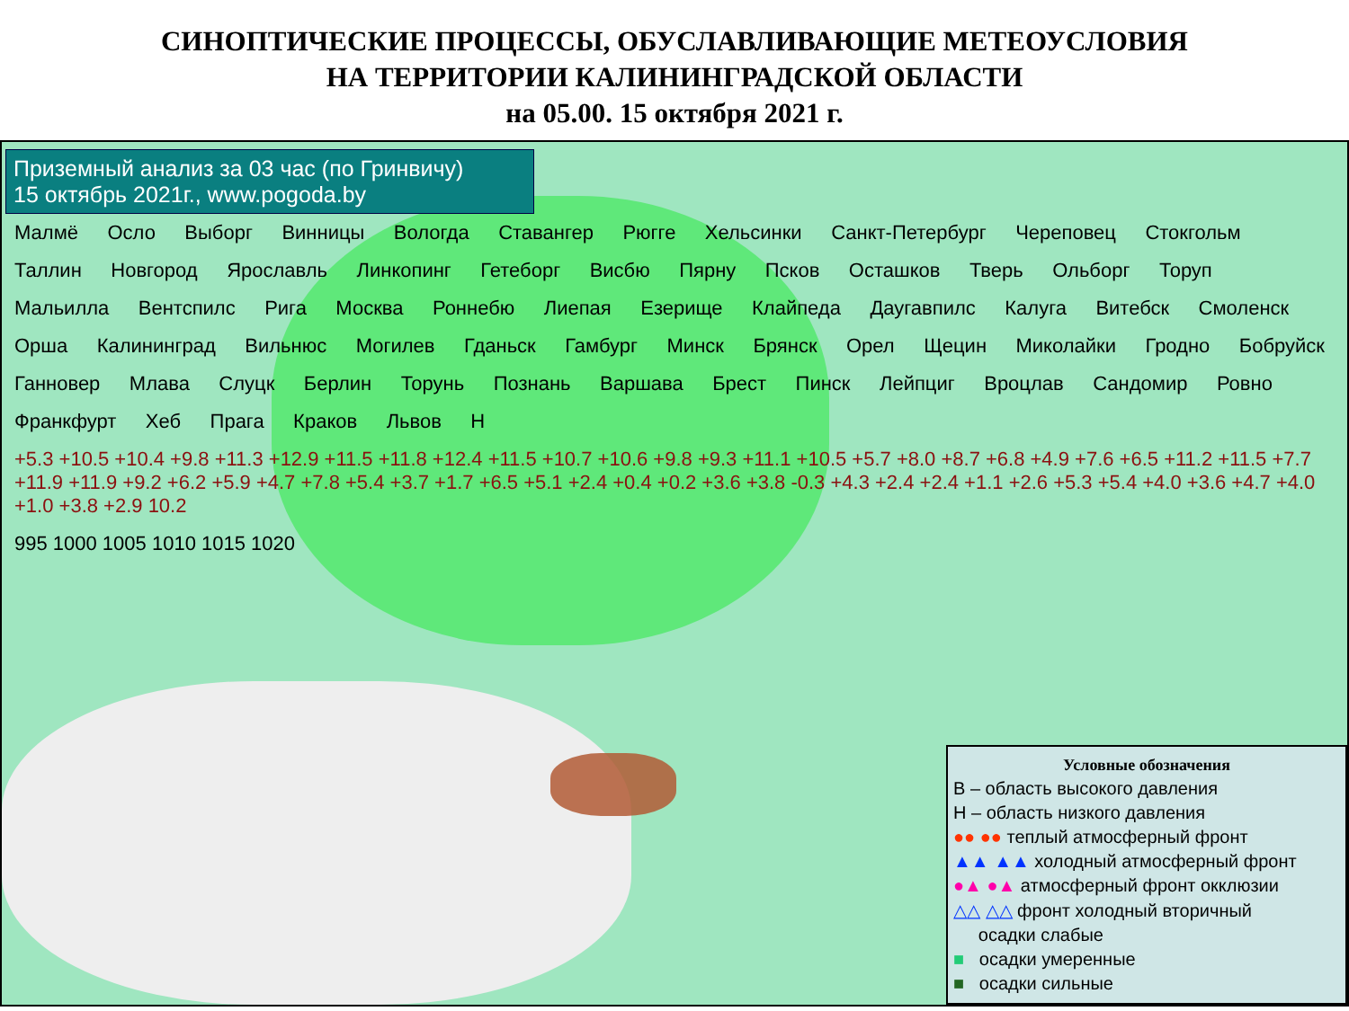СИНОПТИЧЕСКИЕ ПРОЦЕССЫ, ОБУСЛАВЛИВАЮЩИЕ МЕТЕОУСЛОВИЯ
НА ТЕРРИТОРИИ КАЛИНИНГРАДСКОЙ ОБЛАСТИ
на 05.00. 15 октября 2021 г.
Приземный анализ за 03 час (по Гринвичу)
15 октябрь 2021г., www.pogoda.by
Малмё Осло Выборг Винницы Вологда Ставангер Рюгге Хельсинки Санкт-Петербург Череповец Стокгольм Таллин Новгород Ярославль Линкопинг Гетеборг Висбю Пярну Псков Осташков Тверь Ольборг Торуп Мальилла Вентспилс Рига Москва Роннебю Лиепая Езерище Клайпеда Даугавпилс Калуга Витебск Смоленск Орша Калининград Вильнюс Могилев Гданьск Гамбург Минск Брянск Орел Щецин Миколайки Гродно Бобруйск Ганновер Млава Слуцк Берлин Торунь Познань Варшава Брест Пинск Лейпциг Вроцлав Сандомир Ровно Франкфурт Хеб Прага Краков Львов Н +5.3 +10.5 +10.4 +9.8 +11.3 +12.9 +11.5 +11.8 +12.4 +11.5 +10.7 +10.6 +9.8 +9.3 +11.1 +10.5 +5.7 +8.0 +8.7 +6.8 +4.9 +7.6 +6.5 +11.2 +11.5 +7.7 +11.9 +11.9 +9.2 +6.2 +5.9 +4.7 +7.8 +5.4 +3.7 +1.7 +6.5 +5.1 +2.4 +0.4 +0.2 +3.6 +3.8 -0.3 +4.3 +2.4 +2.4 +1.1 +2.6 +5.3 +5.4 +4.0 +3.6 +4.7 +4.0 +1.0 +3.8 +2.9 10.2 995 1000 1005 1010 1015 1020
Условные обозначения
В – область высокого давления
Н – область низкого давления
●● ●● теплый атмосферный фронт
▲▲ ▲▲ холодный атмосферный фронт
●▲ ●▲ атмосферный фронт окклюзии
△△ △△ фронт холодный вторичный
осадки слабые
■ осадки умеренные
■ осадки сильные